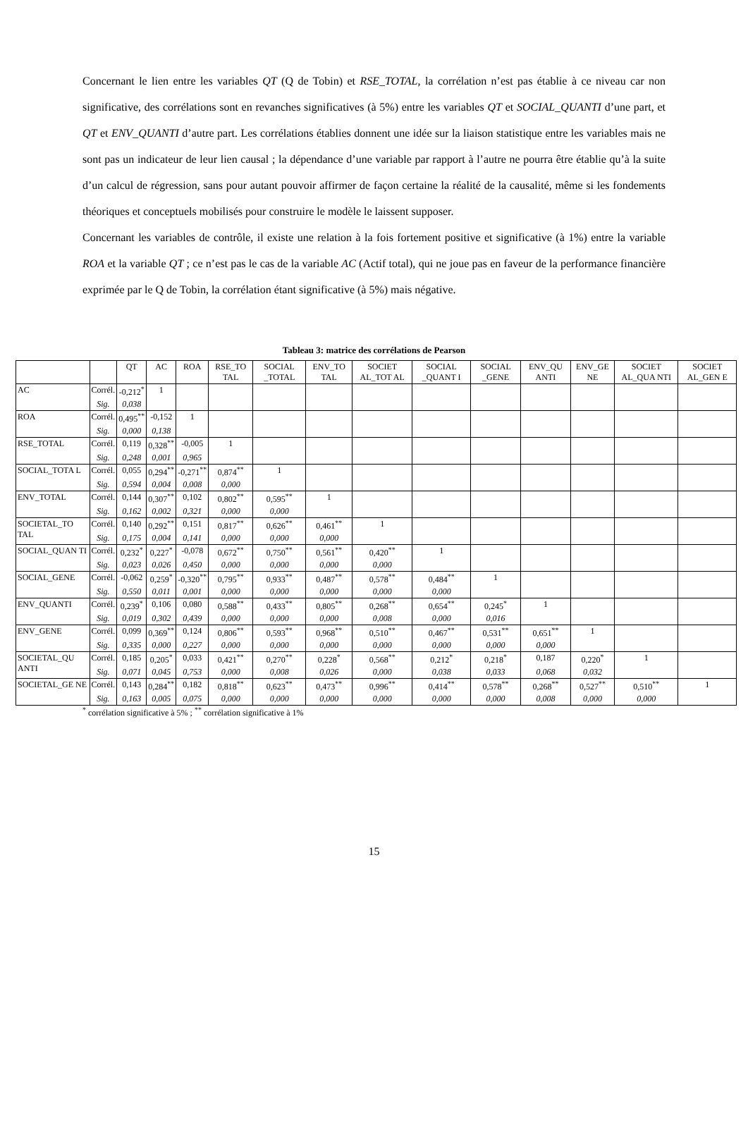Concernant le lien entre les variables QT (Q de Tobin) et RSE_TOTAL, la corrélation n’est pas établie à ce niveau car non significative, des corrélations sont en revanches significatives (à 5%) entre les variables QT et SOCIAL_QUANTI d’une part, et QT et ENV_QUANTI d’autre part. Les corrélations établies donnent une idée sur la liaison statistique entre les variables mais ne sont pas un indicateur de leur lien causal ; la dépendance d’une variable par rapport à l’autre ne pourra être établie qu’à la suite d’un calcul de régression, sans pour autant pouvoir affirmer de façon certaine la réalité de la causalité, même si les fondements théoriques et conceptuels mobilisés pour construire le modèle le laissent supposer.
Concernant les variables de contrôle, il existe une relation à la fois fortement positive et significative (à 1%) entre la variable ROA et la variable QT ; ce n’est pas le cas de la variable AC (Actif total), qui ne joue pas en faveur de la performance financière exprimée par le Q de Tobin, la corrélation étant significative (à 5%) mais négative.
Tableau 3: matrice des corrélations de Pearson
| | | QT | AC | ROA | RSE_TO TAL | SOCIAL _TOTAL | ENV_TO TAL | SOCIET AL_TOT AL | SOCIAL _QUANT I | SOCIAL _GENE | ENV_QU ANTI | ENV_GE NE | SOCIET AL_QUA NTI | SOCIET AL_GEN E |
| --- | --- | --- | --- | --- | --- | --- | --- | --- | --- | --- | --- | --- | --- | --- |
| AC | Corrél. | -0,212<sup>*</sup> | 1 | | | | | | | | | | | |
| | Sig. | 0,038 | | | | | | | | | | | | |
| ROA | Corrél. | 0,495<sup>**</sup> | -0,152 | 1 | | | | | | | | | | |
| | Sig. | 0,000 | 0,138 | | | | | | | | | | | |
| RSE_TOTAL | Corrél. | 0,119 | 0,328<sup>**</sup> | -0,005 | 1 | | | | | | | | | |
| | Sig. | 0,248 | 0,001 | 0,965 | | | | | | | | | | |
| SOCIAL_TOTA L | Corrél. | 0,055 | 0,294<sup>**</sup> | -0,271<sup>**</sup> | 0,874<sup>**</sup> | 1 | | | | | | | | |
| | Sig. | 0,594 | 0,004 | 0,008 | 0,000 | | | | | | | | | |
| ENV_TOTAL | Corrél. | 0,144 | 0,307<sup>**</sup> | 0,102 | 0,802<sup>**</sup> | 0,595<sup>**</sup> | 1 | | | | | | | |
| | Sig. | 0,162 | 0,002 | 0,321 | 0,000 | 0,000 | | | | | | | | |
| SOCIETAL_TO TAL | Corrél. | 0,140 | 0,292<sup>**</sup> | 0,151 | 0,817<sup>**</sup> | 0,626<sup>**</sup> | 0,461<sup>**</sup> | 1 | | | | | | |
| | Sig. | 0,175 | 0,004 | 0,141 | 0,000 | 0,000 | 0,000 | | | | | | | |
| SOCIAL_QUAN TI | Corrél. | 0,232<sup>*</sup> | 0,227<sup>*</sup> | -0,078 | 0,672<sup>**</sup> | 0,750<sup>**</sup> | 0,561<sup>**</sup> | 0,420<sup>**</sup> | 1 | | | | | |
| | Sig. | 0,023 | 0,026 | 0,450 | 0,000 | 0,000 | 0,000 | 0,000 | | | | | | |
| SOCIAL_GENE | Corrél. | -0,062 | 0,259<sup>*</sup> | -0,320<sup>**</sup> | 0,795<sup>**</sup> | 0,933<sup>**</sup> | 0,487<sup>**</sup> | 0,578<sup>**</sup> | 0,484<sup>**</sup> | 1 | | | | |
| | Sig. | 0,550 | 0,011 | 0,001 | 0,000 | 0,000 | 0,000 | 0,000 | 0,000 | | | | | |
| ENV_QUANTI | Corrél. | 0,239<sup>*</sup> | 0,106 | 0,080 | 0,588<sup>**</sup> | 0,433<sup>**</sup> | 0,805<sup>**</sup> | 0,268<sup>**</sup> | 0,654<sup>**</sup> | 0,245<sup>*</sup> | 1 | | | |
| | Sig. | 0,019 | 0,302 | 0,439 | 0,000 | 0,000 | 0,000 | 0,008 | 0,000 | 0,016 | | | | |
| ENV_GENE | Corrél. | 0,099 | 0,369<sup>**</sup> | 0,124 | 0,806<sup>**</sup> | 0,593<sup>**</sup> | 0,968<sup>**</sup> | 0,510<sup>**</sup> | 0,467<sup>**</sup> | 0,531<sup>**</sup> | 0,651<sup>**</sup> | 1 | | |
| | Sig. | 0,335 | 0,000 | 0,227 | 0,000 | 0,000 | 0,000 | 0,000 | 0,000 | 0,000 | 0,000 | | | |
| SOCIETAL_QU ANTI | Corrél. | 0,185 | 0,205<sup>*</sup> | 0,033 | 0,421<sup>**</sup> | 0,270<sup>**</sup> | 0,228<sup>*</sup> | 0,568<sup>**</sup> | 0,212<sup>*</sup> | 0,218<sup>*</sup> | 0,187 | 0,220<sup>*</sup> | 1 | |
| | Sig. | 0,071 | 0,045 | 0,753 | 0,000 | 0,008 | 0,026 | 0,000 | 0,038 | 0,033 | 0,068 | 0,032 | | |
| SOCIETAL_GE NE | Corrél. | 0,143 | 0,284<sup>**</sup> | 0,182 | 0,818<sup>**</sup> | 0,623<sup>**</sup> | 0,473<sup>**</sup> | 0,996<sup>**</sup> | 0,414<sup>**</sup> | 0,578<sup>**</sup> | 0,268<sup>**</sup> | 0,527<sup>**</sup> | 0,510<sup>**</sup> | 1 |
| | Sig. | 0,163 | 0,005 | 0,075 | 0,000 | 0,000 | 0,000 | 0,000 | 0,000 | 0,000 | 0,008 | 0,000 | 0,000 | |
<sup>*</sup> corrélation significative à 5% ; <sup>**</sup> corrélation significative à 1%
15